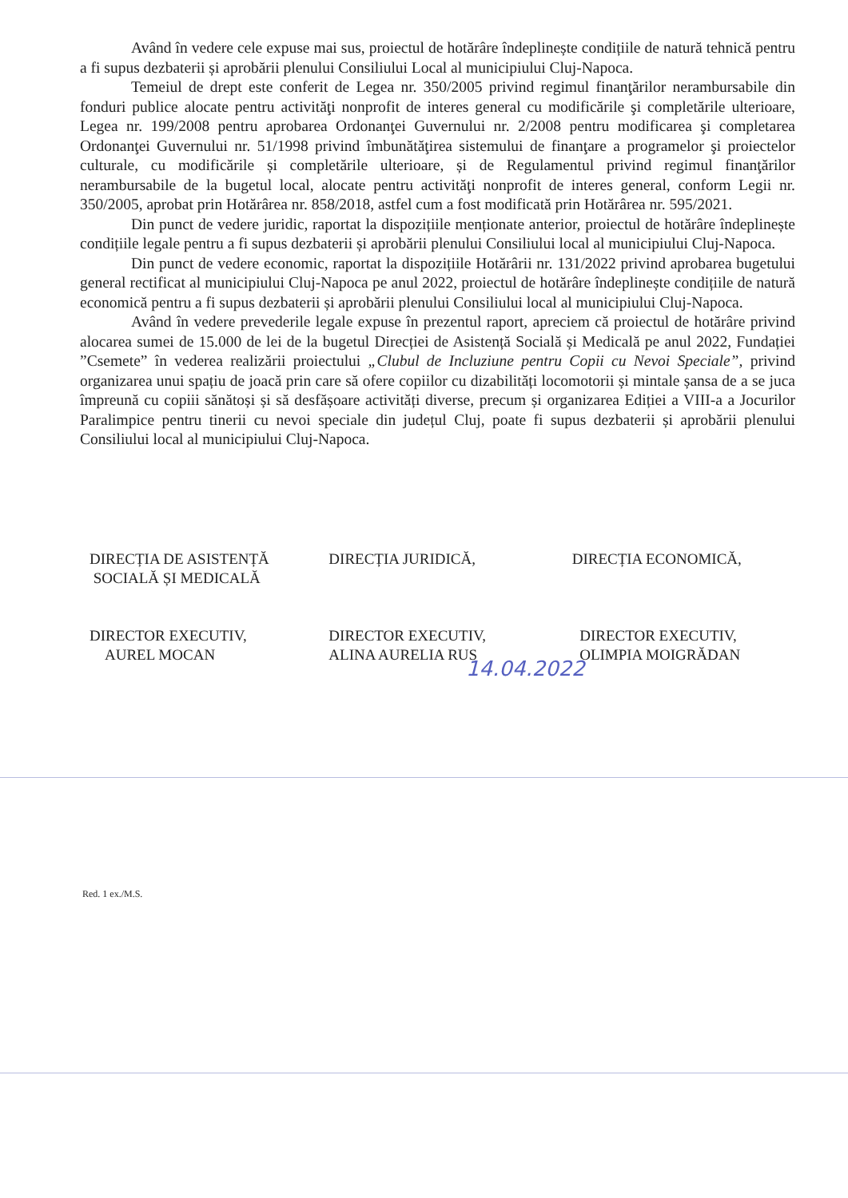Având în vedere cele expuse mai sus, proiectul de hotărâre îndeplinește condițiile de natură tehnică pentru a fi supus dezbaterii și aprobării plenului Consiliului Local al municipiului Cluj-Napoca.
Temeiul de drept este conferit de Legea nr. 350/2005 privind regimul finanţărilor nerambursabile din fonduri publice alocate pentru activităţi nonprofit de interes general cu modificările şi completările ulterioare, Legea nr. 199/2008 pentru aprobarea Ordonanţei Guvernului nr. 2/2008 pentru modificarea şi completarea Ordonanţei Guvernului nr. 51/1998 privind îmbunătăţirea sistemului de finanţare a programelor şi proiectelor culturale, cu modificările și completările ulterioare, și de Regulamentul privind regimul finanţărilor nerambursabile de la bugetul local, alocate pentru activităţi nonprofit de interes general, conform Legii nr. 350/2005, aprobat prin Hotărârea nr. 858/2018, astfel cum a fost modificată prin Hotărârea nr. 595/2021.
Din punct de vedere juridic, raportat la dispozițiile menționate anterior, proiectul de hotărâre îndeplinește condițiile legale pentru a fi supus dezbaterii și aprobării plenului Consiliului local al municipiului Cluj-Napoca.
Din punct de vedere economic, raportat la dispozițiile Hotărârii nr. 131/2022 privind aprobarea bugetului general rectificat al municipiului Cluj-Napoca pe anul 2022, proiectul de hotărâre îndeplinește condițiile de natură economică pentru a fi supus dezbaterii și aprobării plenului Consiliului local al municipiului Cluj-Napoca.
Având în vedere prevederile legale expuse în prezentul raport, apreciem că proiectul de hotărâre privind alocarea sumei de 15.000 de lei de la bugetul Direcției de Asistență Socială și Medicală pe anul 2022, Fundației ”Csemete” în vederea realizării proiectului „Clubul de Incluziune pentru Copii cu Nevoi Speciale”, privind organizarea unui spațiu de joacă prin care să ofere copiilor cu dizabilități locomotorii și mintale șansa de a se juca împreună cu copiii sănătoși și să desfășoare activități diverse, precum și organizarea Ediției a VIII-a a Jocurilor Paralimpice pentru tinerii cu nevoi speciale din județul Cluj, poate fi supus dezbaterii și aprobării plenului Consiliului local al municipiului Cluj-Napoca.
DIRECȚIA DE ASISTENȚĂ
SOCIALĂ ȘI MEDICALĂ
DIRECTOR EXECUTIV,
AUREL MOCAN
DIRECȚIA JURIDICĂ,
DIRECTOR EXECUTIV,
ALINA AURELIA RUS
DIRECȚIA ECONOMICĂ,
DIRECTOR EXECUTIV,
OLIMPIA MOIGRĂDAN
14.04.2022
Red. 1 ex./M.S.